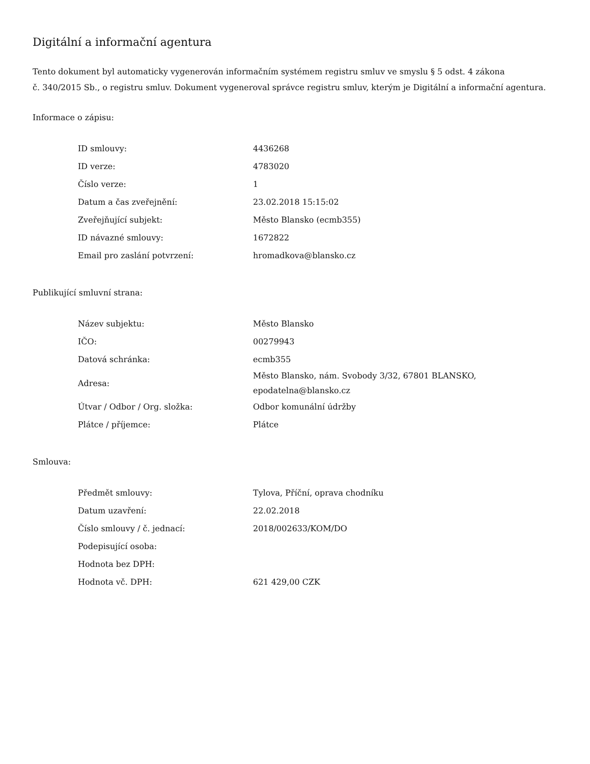Digitální a informační agentura
Tento dokument byl automaticky vygenerován informačním systémem registru smluv ve smyslu § 5 odst. 4 zákona
č. 340/2015 Sb., o registru smluv. Dokument vygeneroval správce registru smluv, kterým je Digitální a informační agentura.
Informace o zápisu:
| ID smlouvy: | 4436268 |
| ID verze: | 4783020 |
| Číslo verze: | 1 |
| Datum a čas zveřejnění: | 23.02.2018 15:15:02 |
| Zveřejňující subjekt: | Město Blansko (ecmb355) |
| ID návazné smlouvy: | 1672822 |
| Email pro zaslání potvrzení: | hromadkova@blansko.cz |
Publikující smluvní strana:
| Název subjektu: | Město Blansko |
| IČO: | 00279943 |
| Datová schránka: | ecmb355 |
| Adresa: | Město Blansko, nám. Svobody 3/32, 67801 BLANSKO, epodatelna@blansko.cz |
| Útvar / Odbor / Org. složka: | Odbor komunální údržby |
| Plátce / příjemce: | Plátce |
Smlouva:
| Předmět smlouvy: | Tylova, Příční, oprava chodníku |
| Datum uzavření: | 22.02.2018 |
| Číslo smlouvy / č. jednací: | 2018/002633/KOM/DO |
| Podepisující osoba: | |
| Hodnota bez DPH: | |
| Hodnota vč. DPH: | 621 429,00 CZK |